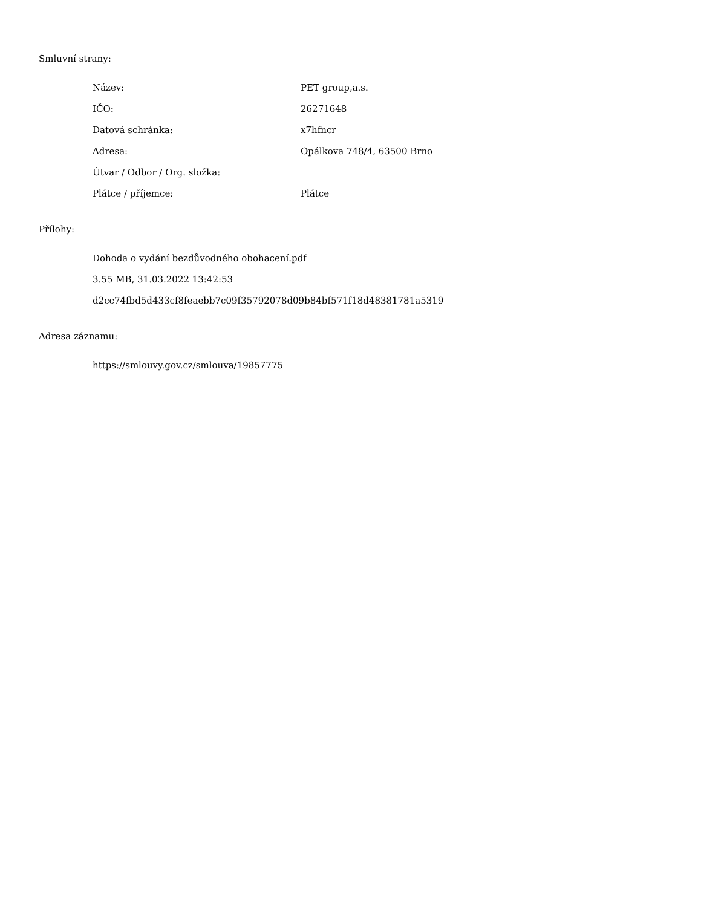Smluvní strany:
| Název: | PET group,a.s. |
| IČO: | 26271648 |
| Datová schránka: | x7hfncr |
| Adresa: | Opálkova 748/4, 63500 Brno |
| Útvar / Odbor / Org. složka: | |
| Plátce / příjemce: | Plátce |
Přílohy:
Dohoda o vydání bezdůvodného obohacení.pdf
3.55 MB, 31.03.2022 13:42:53
d2cc74fbd5d433cf8feaebb7c09f35792078d09b84bf571f18d48381781a5319
Adresa záznamu:
https://smlouvy.gov.cz/smlouva/19857775